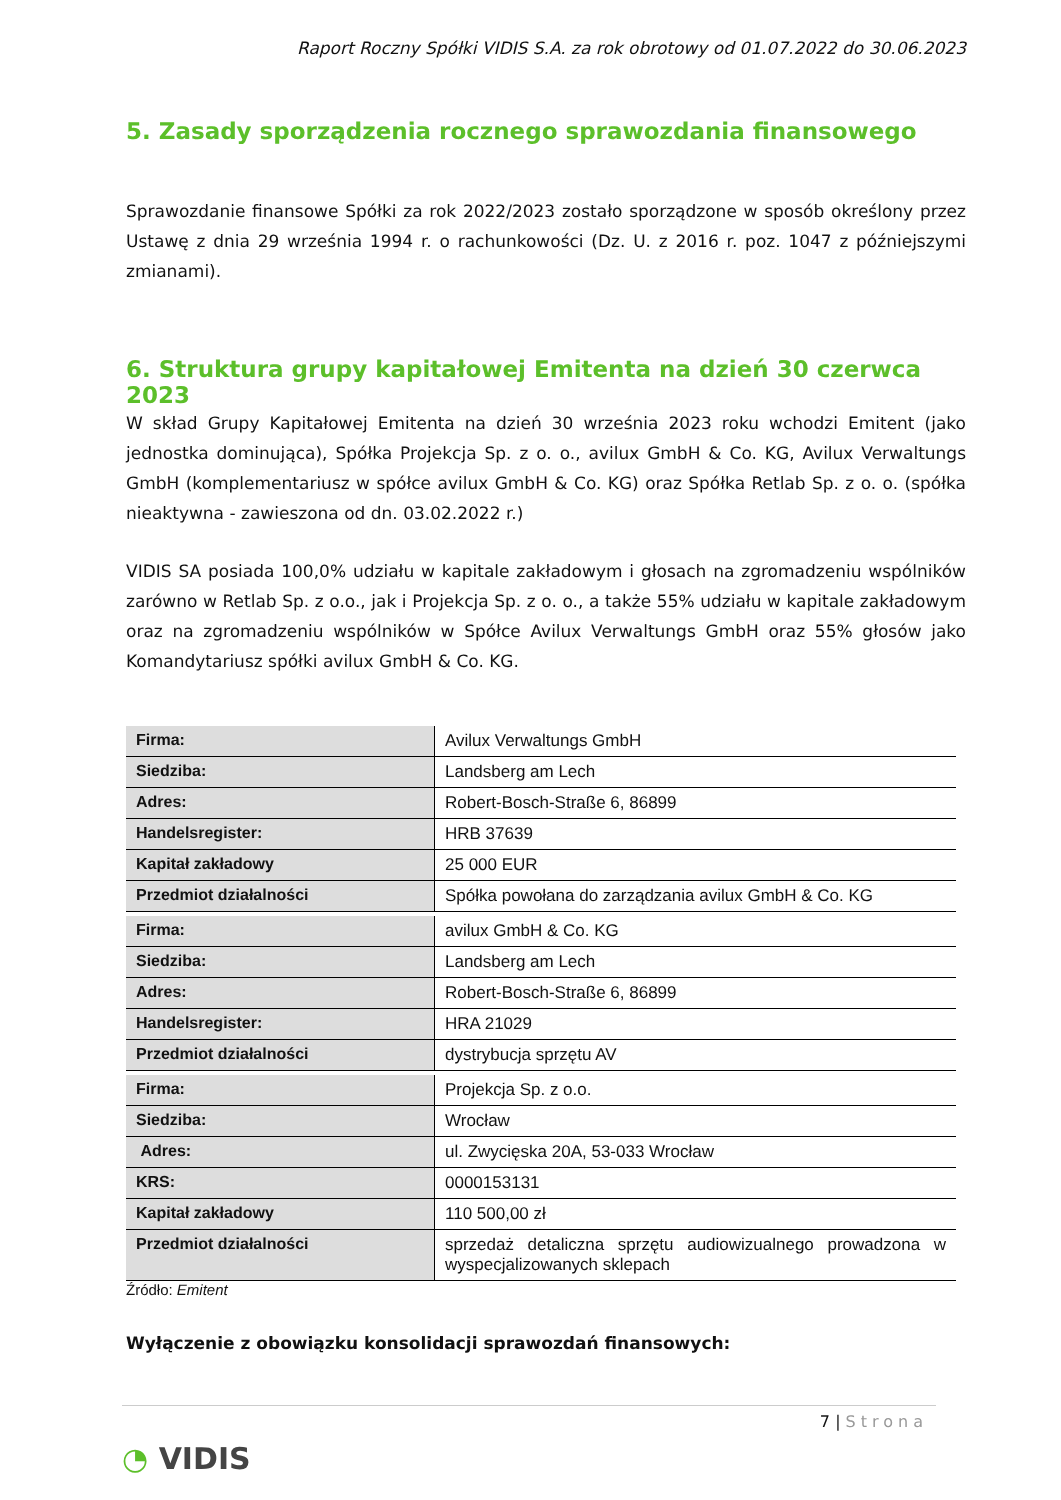Raport Roczny Spółki VIDIS S.A. za rok obrotowy od 01.07.2022 do 30.06.2023
5. Zasady sporządzenia rocznego sprawozdania finansowego
Sprawozdanie finansowe Spółki za rok 2022/2023 zostało sporządzone w sposób określony przez Ustawę z dnia 29 września 1994 r. o rachunkowości (Dz. U. z 2016 r. poz. 1047 z późniejszymi zmianami).
6. Struktura grupy kapitałowej Emitenta na dzień 30 czerwca 2023
W skład Grupy Kapitałowej Emitenta na dzień 30 września 2023 roku wchodzi Emitent (jako jednostka dominująca), Spółka Projekcja Sp. z o. o., avilux GmbH & Co. KG, Avilux Verwaltungs GmbH (komplementariusz w spółce avilux GmbH & Co. KG) oraz Spółka Retlab Sp. z o. o. (spółka nieaktywna - zawieszona od dn. 03.02.2022 r.)
VIDIS SA posiada 100,0% udziału w kapitale zakładowym i głosach na zgromadzeniu wspólników zarówno w Retlab Sp. z o.o., jak i Projekcja Sp. z o. o., a także 55% udziału w kapitale zakładowym oraz na zgromadzeniu wspólników w Spółce Avilux Verwaltungs GmbH oraz 55% głosów jako Komandytariusz spółki avilux GmbH & Co. KG.
| Firma: | Avilux Verwaltungs GmbH |
| Siedziba: | Landsberg am Lech |
| Adres: | Robert-Bosch-Straße 6, 86899 |
| Handelsregister: | HRB 37639 |
| Kapitał zakładowy | 25 000 EUR |
| Przedmiot działalności | Spółka powołana do zarządzania avilux GmbH & Co. KG |
| Firma: | avilux GmbH & Co. KG |
| Siedziba: | Landsberg am Lech |
| Adres: | Robert-Bosch-Straße 6, 86899 |
| Handelsregister: | HRA 21029 |
| Przedmiot działalności | dystrybucja sprzętu AV |
| Firma: | Projekcja Sp. z o.o. |
| Siedziba: | Wrocław |
| Adres: | ul. Zwycięska 20A, 53-033 Wrocław |
| KRS: | 0000153131 |
| Kapitał zakładowy | 110 500,00 zł |
| Przedmiot działalności | sprzedaż detaliczna sprzętu audiowizualnego prowadzona w wyspecjalizowanych sklepach |
Źródło: Emitent
Wyłączenie z obowiązku konsolidacji sprawozdań finansowych:
7 | Strona
◔ VIDIS